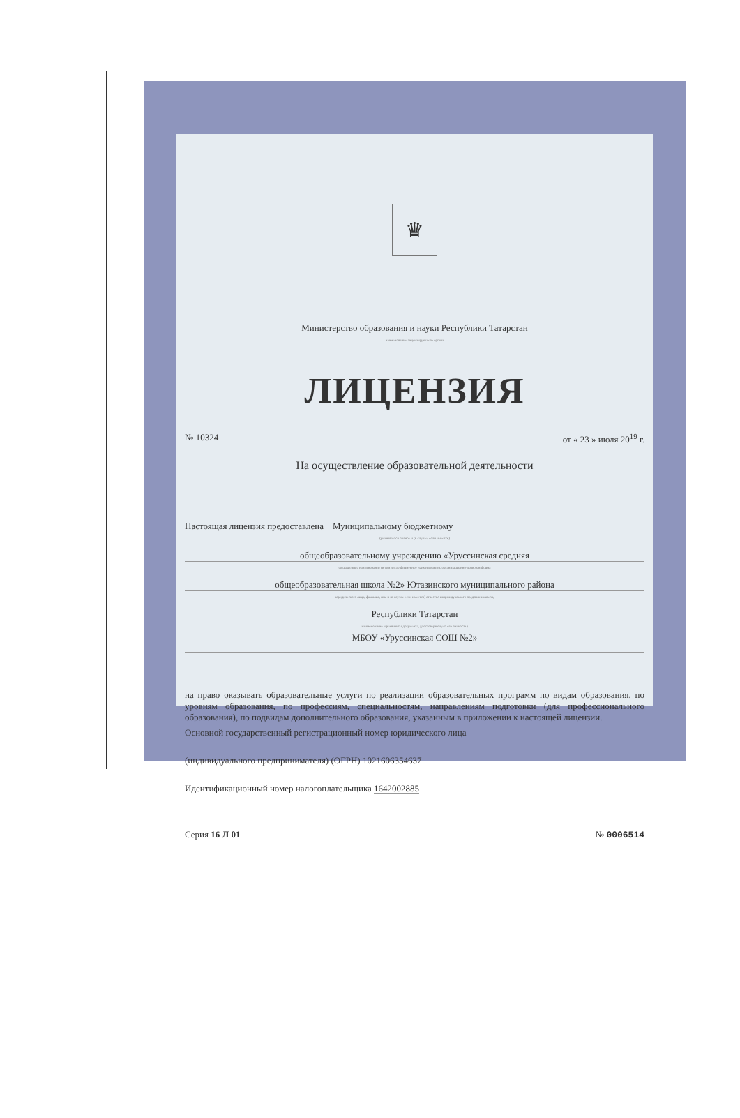♛
Министерство образования и науки Республики Татарстан
наименование лицензирующего органа
ЛИЦЕНЗИЯ
№ 10324 от « 23 » июля 20<sup>19</sup> г.
На осуществление образовательной деятельности
Настоящая лицензия предоставлена Муниципальному бюджетному
(указывается полное и (в случае, если имеется)
общеобразовательному учреждению «Уруссинская средняя
сокращенное наименование (в том числе фирменное наименование), организационно-правовая форма
общеобразовательная школа №2» Ютазинского муниципального района
юридического лица, фамилия, имя и (в случае если имеется) отчество индивидуального предпринимателя,
Республики Татарстан
наименование и реквизиты документа, удостоверяющего его личность)
МБОУ «Уруссинская СОШ №2»
на право оказывать образовательные услуги по реализации образовательных программ по видам образования, по уровням образования, по профессиям, специальностям, направлениям подготовки (для профессионального образования), по подвидам дополнительного образования, указанным в приложении к настоящей лицензии.
Основной государственный регистрационный номер юридического лица
(индивидуального предпринимателя) (ОГРН) 1021606354637
Идентификационный номер налогоплательщика 1642002885
Серия 16 Л 01 № 0006514